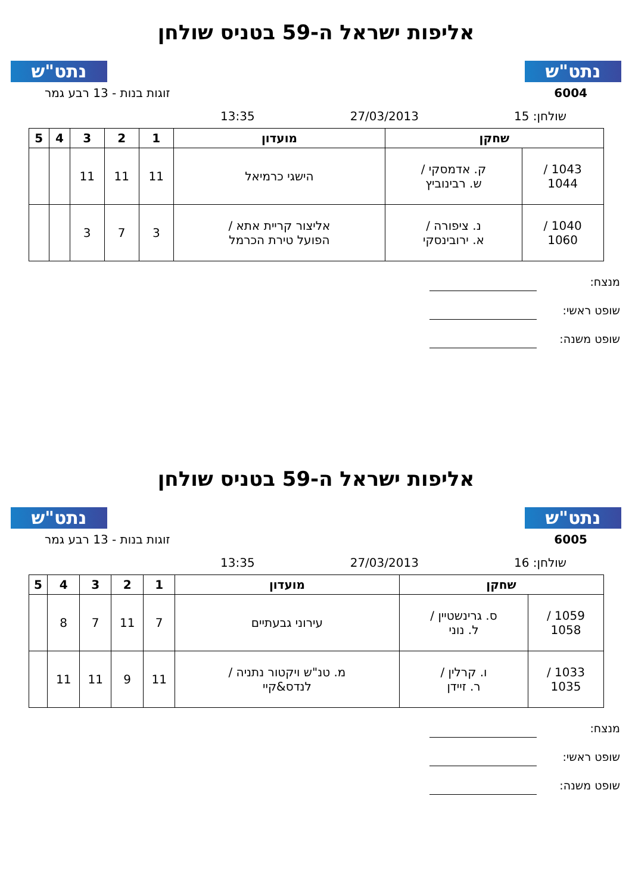נתט"ש נתט"ש
אליפות ישראל ה-59 בטניס שולחן
6004 זוגות בנות - 13 רבע גמר
שולחן: 15 27/03/2013 13:35
| שחקן | | מועדון | 1 | 2 | 3 | 4 | 5 |
| --- | --- | --- | --- | --- | --- | --- | --- |
| 1043 / 1044 | ק. אדמסקי / ש. רבינוביץ | הישגי כרמיאל | 11 | 11 | 11 | | |
| 1040 / 1060 | נ. ציפורה / א. ירובינסקי | אליצור קריית אתא / הפועל טירת הכרמל | 3 | 7 | 3 | | |
מנצח:
שופט ראשי:
שופט משנה:
נתט"ש נתט"ש
אליפות ישראל ה-59 בטניס שולחן
6005 זוגות בנות - 13 רבע גמר
שולחן: 16 27/03/2013 13:35
| שחקן | | מועדון | 1 | 2 | 3 | 4 | 5 |
| --- | --- | --- | --- | --- | --- | --- | --- |
| 1059 / 1058 | ס. גרינשטיין / ל. נוני | עירוני גבעתיים | 7 | 11 | 7 | 8 | |
| 1033 / 1035 | ו. קרלין / ר. זיידן | מ. טנ"ש ויקטור נתניה / לנדס&קיי | 11 | 9 | 11 | 11 | |
מנצח:
שופט ראשי:
שופט משנה: